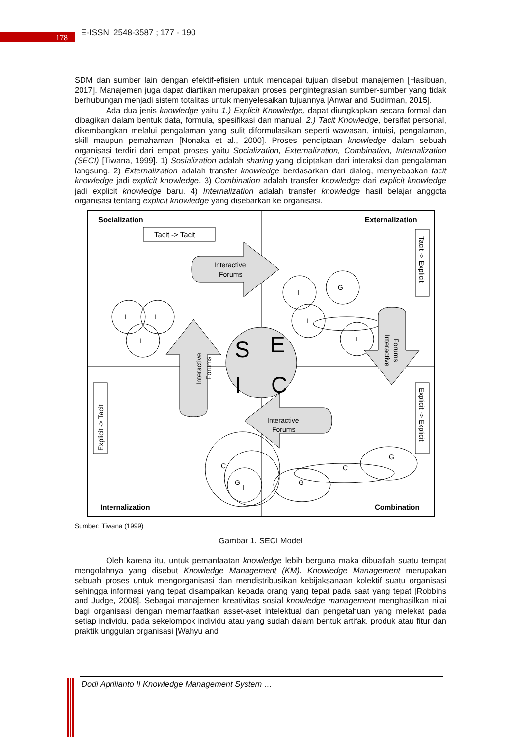178 E-ISSN: 2548-3587 ; 177 - 190
SDM dan sumber lain dengan efektif-efisien untuk mencapai tujuan disebut manajemen [Hasibuan, 2017]. Manajemen juga dapat diartikan merupakan proses pengintegrasian sumber-sumber yang tidak berhubungan menjadi sistem totalitas untuk menyelesaikan tujuannya [Anwar and Sudirman, 2015].
Ada dua jenis knowledge yaitu 1.) Explicit Knowledge, dapat diungkapkan secara formal dan dibagikan dalam bentuk data, formula, spesifikasi dan manual. 2.) Tacit Knowledge, bersifat personal, dikembangkan melalui pengalaman yang sulit diformulasikan seperti wawasan, intuisi, pengalaman, skill maupun pemahaman [Nonaka et al., 2000]. Proses penciptaan knowledge dalam sebuah organisasi terdiri dari empat proses yaitu Socialization, Externalization, Combination, Internalization (SECI) [Tiwana, 1999]. 1) Sosialization adalah sharing yang diciptakan dari interaksi dan pengalaman langsung. 2) Externalization adalah transfer knowledge berdasarkan dari dialog, menyebabkan tacit knowledge jadi explicit knowledge. 3) Combination adalah transfer knowledge dari explicit knowledge jadi explicit knowledge baru. 4) Internalization adalah transfer knowledge hasil belajar anggota organisasi tentang explicit knowledge yang disebarkan ke organisasi.
Socialization
Externalization
Internalization
Combination
Tacit -> Tacit
Interactive
Forums
Tacit -> Explicit
Interactive
Forums
Interactive
Forums
Explicit -> Tacit
Explicit -> Explicit
Interactive
Forums
S
E
C
I
I
I
I
I
G
I
I
C
G
I
G
C
G
Sumber: Tiwana (1999)
Gambar 1. SECI Model
Oleh karena itu, untuk pemanfaatan knowledge lebih berguna maka dibuatlah suatu tempat mengolahnya yang disebut Knowledge Management (KM). Knowledge Management merupakan sebuah proses untuk mengorganisasi dan mendistribusikan kebijaksanaan kolektif suatu organisasi sehingga informasi yang tepat disampaikan kepada orang yang tepat pada saat yang tepat [Robbins and Judge, 2008]. Sebagai manajemen kreativitas sosial knowledge management menghasilkan nilai bagi organisasi dengan memanfaatkan asset-aset intelektual dan pengetahuan yang melekat pada setiap individu, pada sekelompok individu atau yang sudah dalam bentuk artifak, produk atau fitur dan praktik unggulan organisasi [Wahyu and
Dodi Aprilianto II Knowledge Management System …